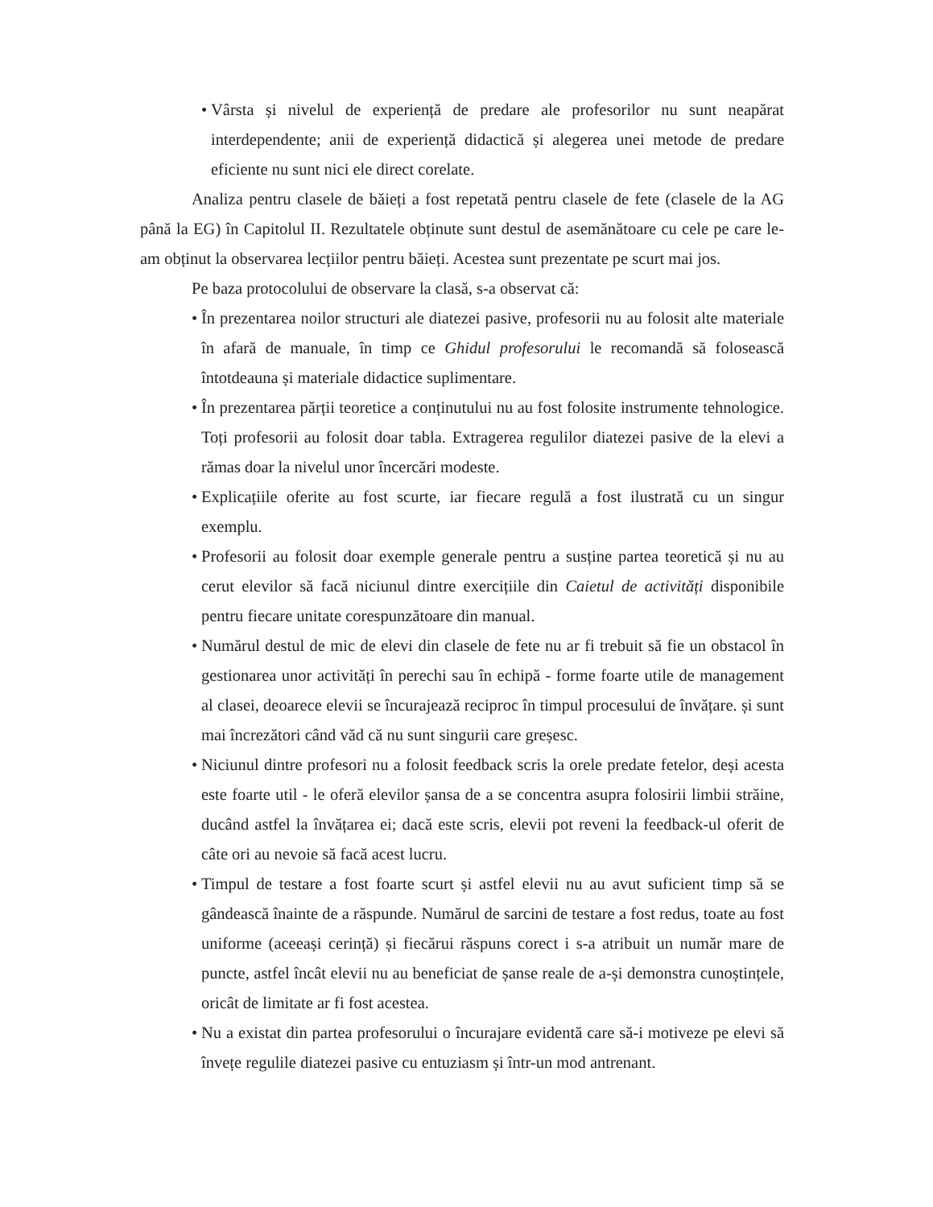• Vârsta și nivelul de experiență de predare ale profesorilor nu sunt neapărat interdependente; anii de experiență didactică și alegerea unei metode de predare eficiente nu sunt nici ele direct corelate.
Analiza pentru clasele de băieți a fost repetată pentru clasele de fete (clasele de la AG până la EG) în Capitolul II. Rezultatele obținute sunt destul de asemănătoare cu cele pe care le-am obținut la observarea lecțiilor pentru băieți. Acestea sunt prezentate pe scurt mai jos.
Pe baza protocolului de observare la clasă, s-a observat că:
• În prezentarea noilor structuri ale diatezei pasive, profesorii nu au folosit alte materiale în afară de manuale, în timp ce Ghidul profesorului le recomandă să folosească întotdeauna și materiale didactice suplimentare.
• În prezentarea părții teoretice a conținutului nu au fost folosite instrumente tehnologice. Toți profesorii au folosit doar tabla. Extragerea regulilor diatezei pasive de la elevi a rămas doar la nivelul unor încercări modeste.
• Explicațiile oferite au fost scurte, iar fiecare regulă a fost ilustrată cu un singur exemplu.
• Profesorii au folosit doar exemple generale pentru a susține partea teoretică și nu au cerut elevilor să facă niciunul dintre exercițiile din Caietul de activități disponibile pentru fiecare unitate corespunzătoare din manual.
• Numărul destul de mic de elevi din clasele de fete nu ar fi trebuit să fie un obstacol în gestionarea unor activități în perechi sau în echipă - forme foarte utile de management al clasei, deoarece elevii se încurajează reciproc în timpul procesului de învățare. și sunt mai încrezători când văd că nu sunt singurii care greșesc.
• Niciunul dintre profesori nu a folosit feedback scris la orele predate fetelor, deși acesta este foarte util - le oferă elevilor șansa de a se concentra asupra folosirii limbii străine, ducând astfel la învățarea ei; dacă este scris, elevii pot reveni la feedback-ul oferit de câte ori au nevoie să facă acest lucru.
• Timpul de testare a fost foarte scurt și astfel elevii nu au avut suficient timp să se gândească înainte de a răspunde. Numărul de sarcini de testare a fost redus, toate au fost uniforme (aceeași cerință) și fiecărui răspuns corect i s-a atribuit un număr mare de puncte, astfel încât elevii nu au beneficiat de șanse reale de a-și demonstra cunoștințele, oricât de limitate ar fi fost acestea.
• Nu a existat din partea profesorului o încurajare evidentă care să-i motiveze pe elevi să învețe regulile diatezei pasive cu entuziasm și într-un mod antrenant.